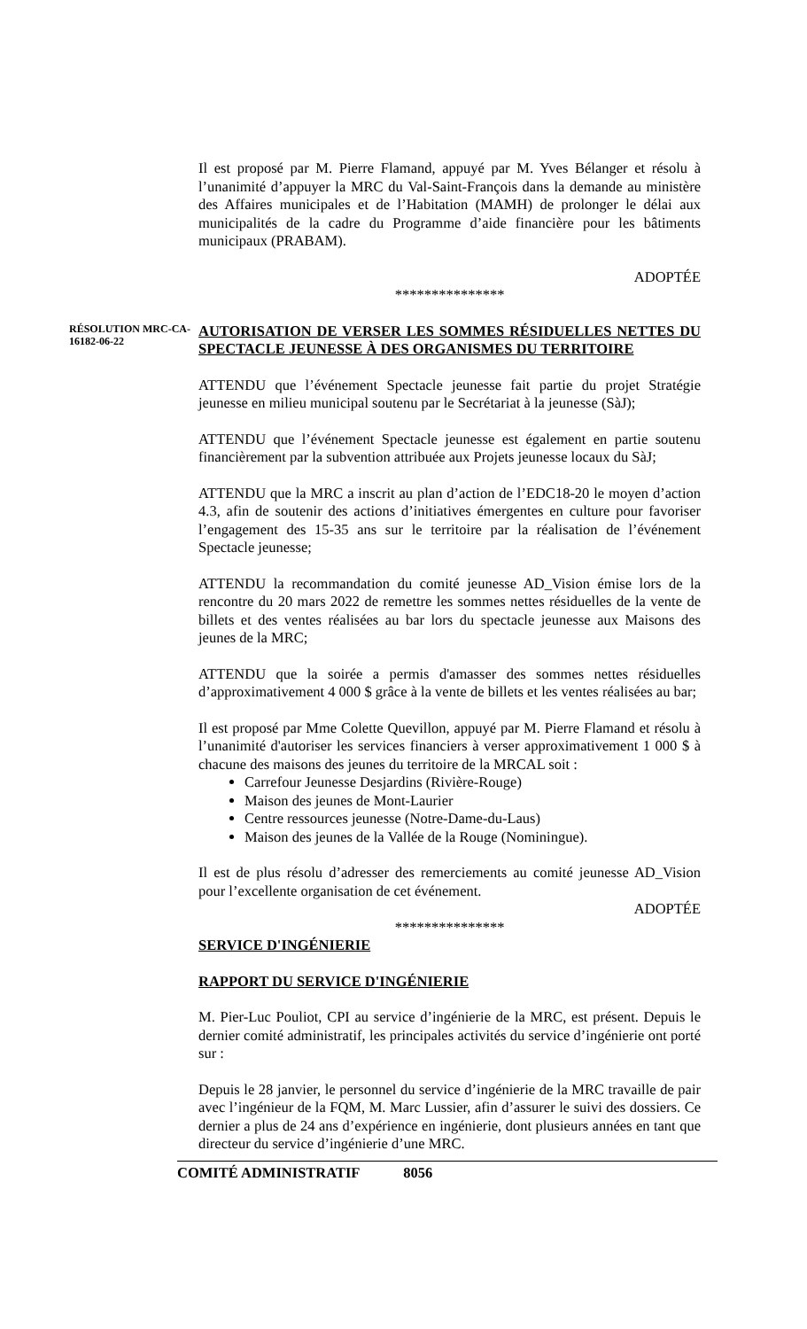Il est proposé par M. Pierre Flamand, appuyé par M. Yves Bélanger et résolu à l’unanimité d’appuyer la MRC du Val-Saint-François dans la demande au ministère des Affaires municipales et de l’Habitation (MAMH) de prolonger le délai aux municipalités de la cadre du Programme d’aide financière pour les bâtiments municipaux (PRABAM).
ADOPTÉE
***************
RÉSOLUTION MRC-CA- 16182-06-22
AUTORISATION DE VERSER LES SOMMES RÉSIDUELLES NETTES DU SPECTACLE JEUNESSE À DES ORGANISMES DU TERRITOIRE
ATTENDU que l’événement Spectacle jeunesse fait partie du projet Stratégie jeunesse en milieu municipal soutenu par le Secrétariat à la jeunesse (SàJ);
ATTENDU que l’événement Spectacle jeunesse est également en partie soutenu financièrement par la subvention attribuée aux Projets jeunesse locaux du SàJ;
ATTENDU que la MRC a inscrit au plan d’action de l’EDC18-20 le moyen d’action 4.3, afin de soutenir des actions d’initiatives émergentes en culture pour favoriser l’engagement des 15-35 ans sur le territoire par la réalisation de l’événement Spectacle jeunesse;
ATTENDU la recommandation du comité jeunesse AD_Vision émise lors de la rencontre du 20 mars 2022 de remettre les sommes nettes résiduelles de la vente de billets et des ventes réalisées au bar lors du spectacle jeunesse aux Maisons des jeunes de la MRC;
ATTENDU que la soirée a permis d'amasser des sommes nettes résiduelles d’approximativement 4 000 $ grâce à la vente de billets et les ventes réalisées au bar;
Il est proposé par Mme Colette Quevillon, appuyé par M. Pierre Flamand et résolu à l’unanimité d'autoriser les services financiers à verser approximativement 1 000 $ à chacune des maisons des jeunes du territoire de la MRCAL soit :
Carrefour Jeunesse Desjardins (Rivière-Rouge)
Maison des jeunes de Mont-Laurier
Centre ressources jeunesse (Notre-Dame-du-Laus)
Maison des jeunes de la Vallée de la Rouge (Nominingue).
Il est de plus résolu d’adresser des remerciements au comité jeunesse AD_Vision pour l’excellente organisation de cet événement.
ADOPTÉE
***************
SERVICE D'INGÉNIERIE
RAPPORT DU SERVICE D'INGÉNIERIE
M. Pier-Luc Pouliot, CPI au service d’ingénierie de la MRC, est présent. Depuis le dernier comité administratif, les principales activités du service d’ingénierie ont porté sur :
Depuis le 28 janvier, le personnel du service d’ingénierie de la MRC travaille de pair avec l’ingénieur de la FQM, M. Marc Lussier, afin d’assurer le suivi des dossiers. Ce dernier a plus de 24 ans d’expérience en ingénierie, dont plusieurs années en tant que directeur du service d’ingénierie d’une MRC.
COMITÉ ADMINISTRATIF 8056